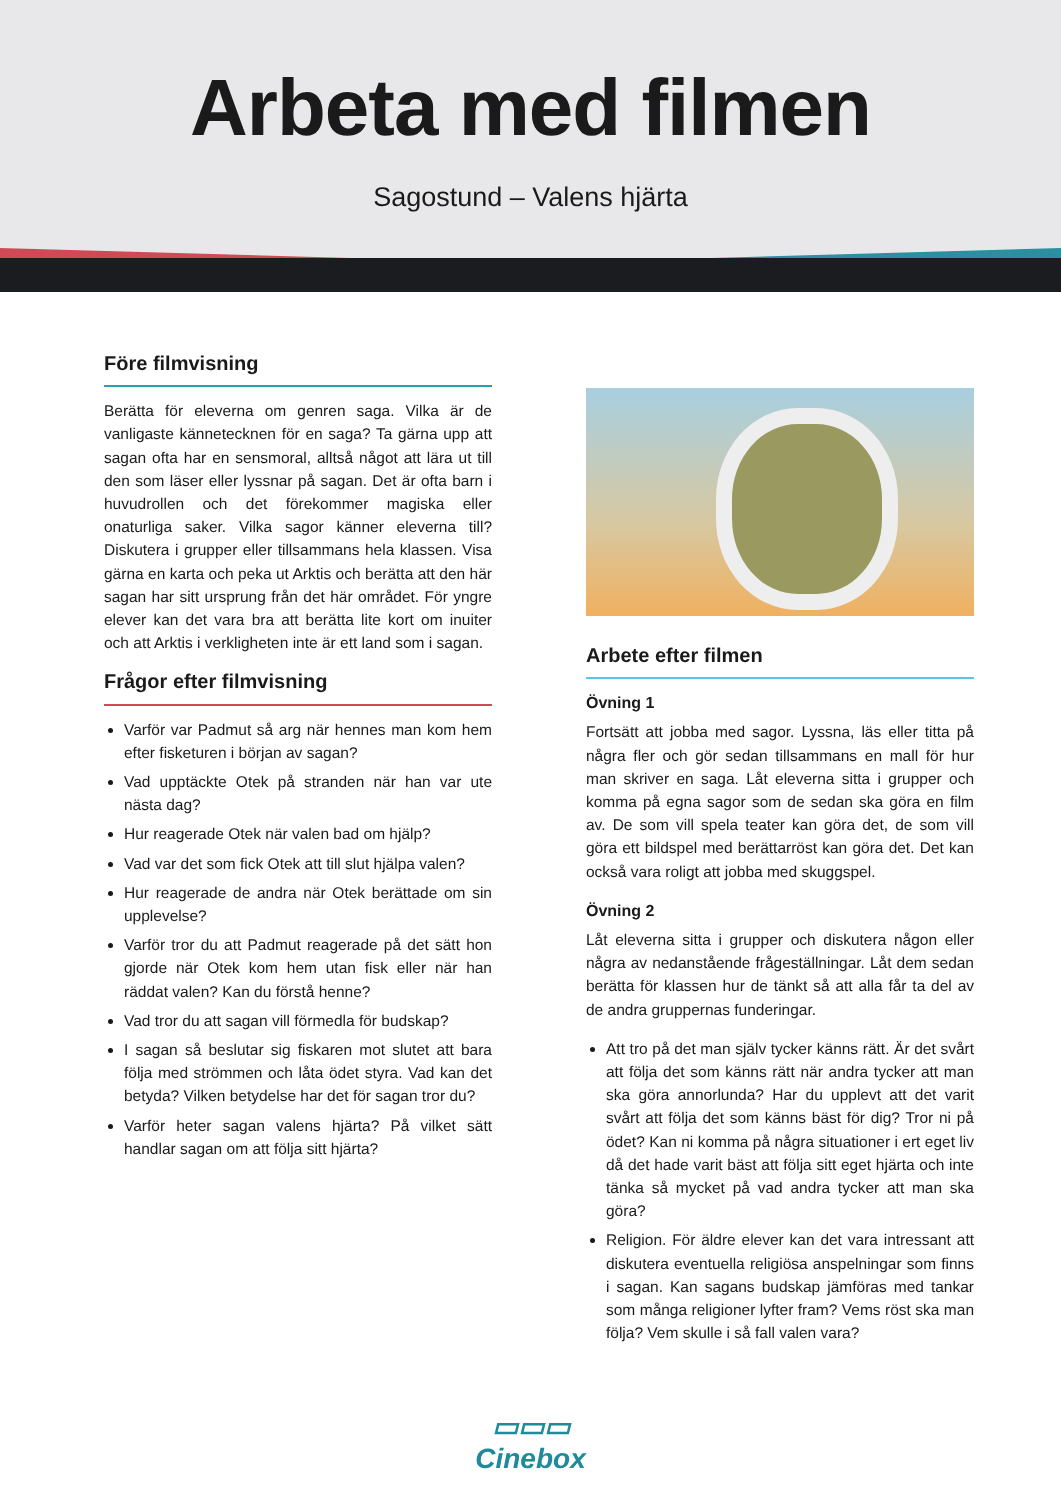Arbeta med filmen
Sagostund – Valens hjärta
Före filmvisning
Berätta för eleverna om genren saga. Vilka är de vanligaste kännetecknen för en saga? Ta gärna upp att sagan ofta har en sensmoral, alltså något att lära ut till den som läser eller lyssnar på sagan. Det är ofta barn i huvudrollen och det förekommer magiska eller onaturliga saker. Vilka sagor känner eleverna till? Diskutera i grupper eller tillsammans hela klassen. Visa gärna en karta och peka ut Arktis och berätta att den här sagan har sitt ursprung från det här området. För yngre elever kan det vara bra att berätta lite kort om inuiter och att Arktis i verkligheten inte är ett land som i sagan.
Frågor efter filmvisning
Varför var Padmut så arg när hennes man kom hem efter fisketuren i början av sagan?
Vad upptäckte Otek på stranden när han var ute nästa dag?
Hur reagerade Otek när valen bad om hjälp?
Vad var det som fick Otek att till slut hjälpa valen?
Hur reagerade de andra när Otek berättade om sin upplevelse?
Varför tror du att Padmut reagerade på det sätt hon gjorde när Otek kom hem utan fisk eller när han räddat valen? Kan du förstå henne?
Vad tror du att sagan vill förmedla för budskap?
I sagan så beslutar sig fiskaren mot slutet att bara följa med strömmen och låta ödet styra. Vad kan det betyda? Vilken betydelse har det för sagan tror du?
Varför heter sagan valens hjärta? På vilket sätt handlar sagan om att följa sitt hjärta?
Arbete efter filmen
Övning 1
Fortsätt att jobba med sagor. Lyssna, läs eller titta på några fler och gör sedan tillsammans en mall för hur man skriver en saga. Låt eleverna sitta i grupper och komma på egna sagor som de sedan ska göra en film av. De som vill spela teater kan göra det, de som vill göra ett bildspel med berättarröst kan göra det. Det kan också vara roligt att jobba med skuggspel.
Övning 2
Låt eleverna sitta i grupper och diskutera någon eller några av nedanstående frågeställningar. Låt dem sedan berätta för klassen hur de tänkt så att alla får ta del av de andra gruppernas funderingar.
Att tro på det man själv tycker känns rätt. Är det svårt att följa det som känns rätt när andra tycker att man ska göra annorlunda? Har du upplevt att det varit svårt att följa det som känns bäst för dig? Tror ni på ödet? Kan ni komma på några situationer i ert eget liv då det hade varit bäst att följa sitt eget hjärta och inte tänka så mycket på vad andra tycker att man ska göra?
Religion. För äldre elever kan det vara intressant att diskutera eventuella religiösa anspelningar som finns i sagan. Kan sagans budskap jämföras med tankar som många religioner lyfter fram? Vems röst ska man följa? Vem skulle i så fall valen vara?
▭▭▭
Cinebox